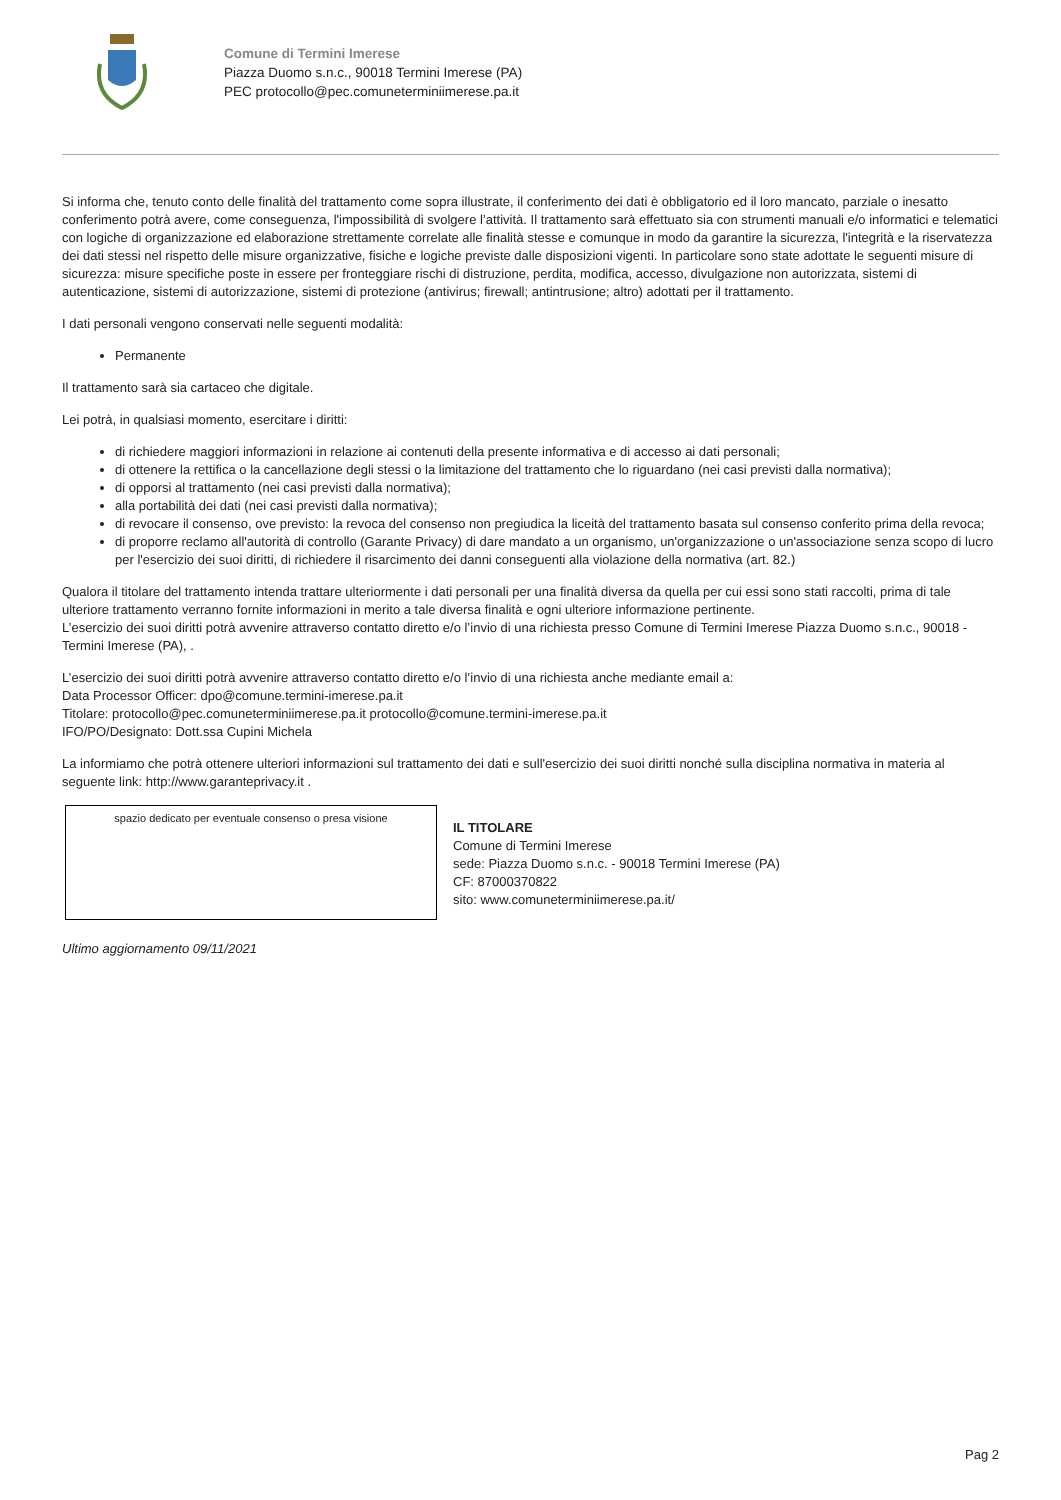Comune di Termini Imerese
Piazza Duomo s.n.c., 90018 Termini Imerese (PA)
PEC protocollo@pec.comuneterminiimerese.pa.it
Si informa che, tenuto conto delle finalità del trattamento come sopra illustrate, il conferimento dei dati è obbligatorio ed il loro mancato, parziale o inesatto conferimento potrà avere, come conseguenza, l'impossibilità di svolgere l’attività. Il trattamento sarà effettuato sia con strumenti manuali e/o informatici e telematici con logiche di organizzazione ed elaborazione strettamente correlate alle finalità stesse e comunque in modo da garantire la sicurezza, l'integrità e la riservatezza dei dati stessi nel rispetto delle misure organizzative, fisiche e logiche previste dalle disposizioni vigenti. In particolare sono state adottate le seguenti misure di sicurezza: misure specifiche poste in essere per fronteggiare rischi di distruzione, perdita, modifica, accesso, divulgazione non autorizzata, sistemi di autenticazione, sistemi di autorizzazione, sistemi di protezione (antivirus; firewall; antintrusione; altro) adottati per il trattamento.
I dati personali vengono conservati nelle seguenti modalità:
Permanente
Il trattamento sarà sia cartaceo che digitale.
Lei potrà, in qualsiasi momento, esercitare i diritti:
di richiedere maggiori informazioni in relazione ai contenuti della presente informativa e di accesso ai dati personali;
di ottenere la rettifica o la cancellazione degli stessi o la limitazione del trattamento che lo riguardano (nei casi previsti dalla normativa);
di opporsi al trattamento (nei casi previsti dalla normativa);
alla portabilità dei dati (nei casi previsti dalla normativa);
di revocare il consenso, ove previsto: la revoca del consenso non pregiudica la liceità del trattamento basata sul consenso conferito prima della revoca;
di proporre reclamo all'autorità di controllo (Garante Privacy) di dare mandato a un organismo, un'organizzazione o un'associazione senza scopo di lucro per l'esercizio dei suoi diritti, di richiedere il risarcimento dei danni conseguenti alla violazione della normativa (art. 82.)
Qualora il titolare del trattamento intenda trattare ulteriormente i dati personali per una finalità diversa da quella per cui essi sono stati raccolti, prima di tale ulteriore trattamento verranno fornite informazioni in merito a tale diversa finalità e ogni ulteriore informazione pertinente.
L’esercizio dei suoi diritti potrà avvenire attraverso contatto diretto e/o l’invio di una richiesta presso Comune di Termini Imerese Piazza Duomo s.n.c., 90018 - Termini Imerese (PA), .
L’esercizio dei suoi diritti potrà avvenire attraverso contatto diretto e/o l’invio di una richiesta anche mediante email a:
Data Processor Officer: dpo@comune.termini-imerese.pa.it
Titolare: protocollo@pec.comuneterminiimerese.pa.it protocollo@comune.termini-imerese.pa.it
IFO/PO/Designato: Dott.ssa Cupini Michela
La informiamo che potrà ottenere ulteriori informazioni sul trattamento dei dati e sull'esercizio dei suoi diritti nonché sulla disciplina normativa in materia al seguente link: http://www.garanteprivacy.it .
spazio dedicato per eventuale consenso o presa visione
IL TITOLARE
Comune di Termini Imerese
sede: Piazza Duomo s.n.c. - 90018 Termini Imerese (PA)
CF: 87000370822
sito: www.comuneterminiimerese.pa.it/
Ultimo aggiornamento 09/11/2021
Pag 2